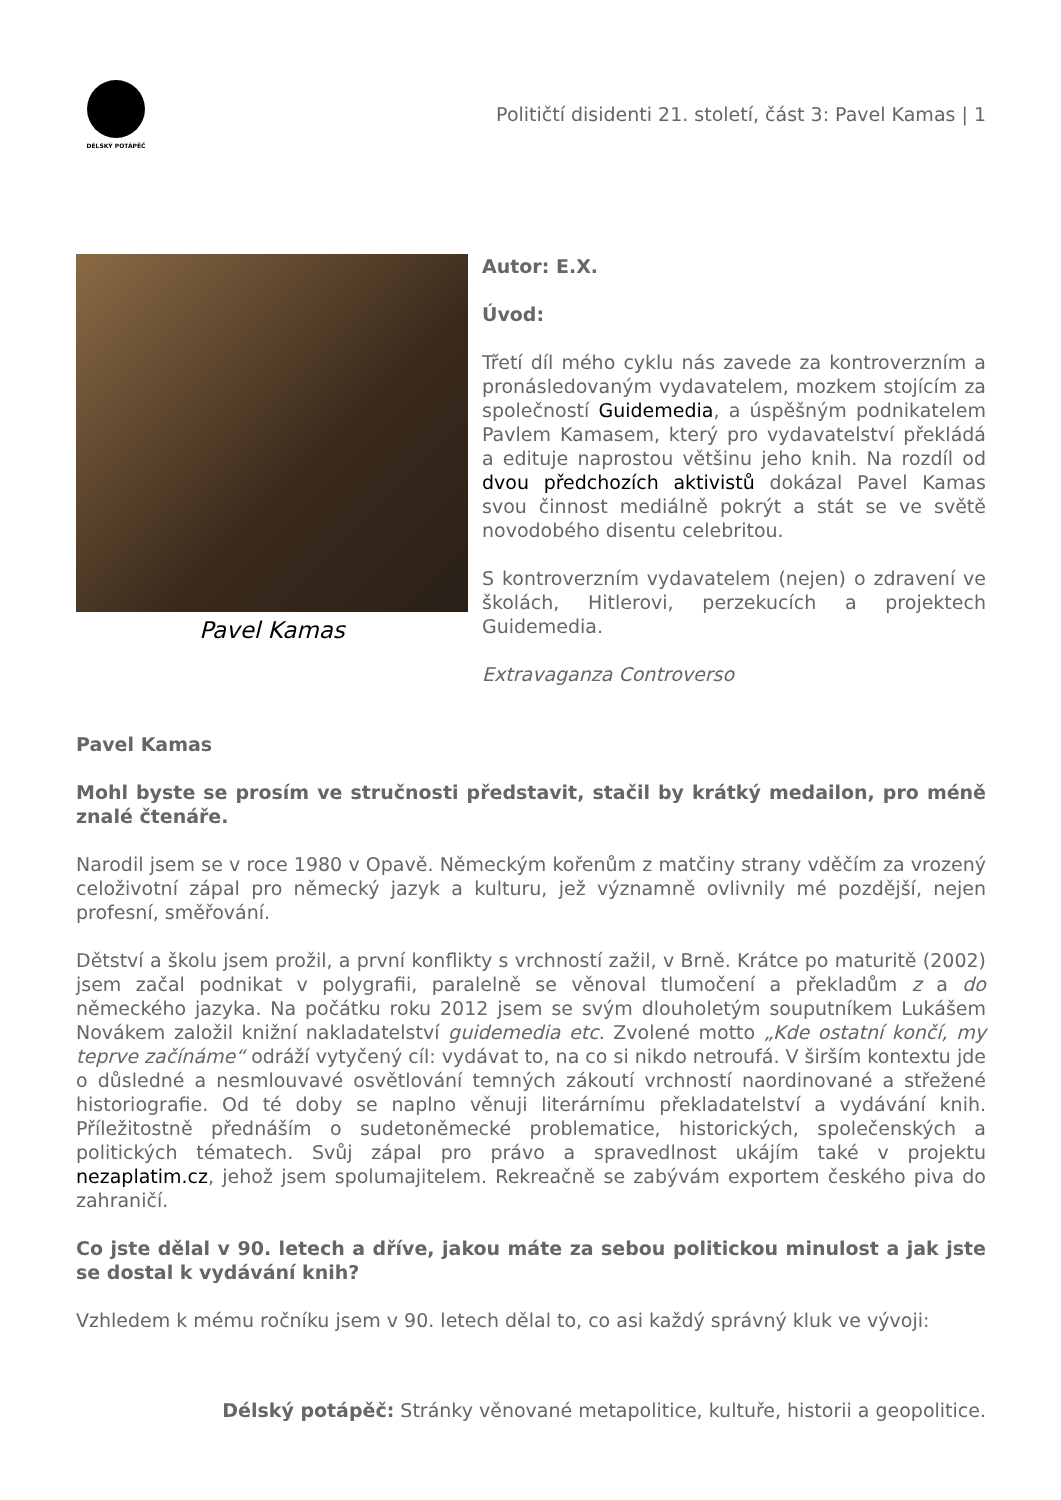DÉLSKÝ POTÁPĚČ
Političtí disidenti 21. století, část 3: Pavel Kamas | 1
Pavel Kamas
Autor: E.X.
Úvod:
Třetí díl mého cyklu nás zavede za kontroverzním a pronásledovaným vydavatelem, mozkem stojícím za společností Guidemedia, a úspěšným podnikatelem Pavlem Kamasem, který pro vydavatelství překládá a edituje naprostou většinu jeho knih. Na rozdíl od dvou předchozích aktivistů dokázal Pavel Kamas svou činnost mediálně pokrýt a stát se ve světě novodobého disentu celebritou.
S kontroverzním vydavatelem (nejen) o zdravení ve školách, Hitlerovi, perzekucích a projektech Guidemedia.
Extravaganza Controverso
Pavel Kamas
Mohl byste se prosím ve stručnosti představit, stačil by krátký medailon, pro méně znalé čtenáře.
Narodil jsem se v roce 1980 v Opavě. Německým kořenům z matčiny strany vděčím za vrozený celoživotní zápal pro německý jazyk a kulturu, jež významně ovlivnily mé pozdější, nejen profesní, směřování.
Dětství a školu jsem prožil, a první konflikty s vrchností zažil, v Brně. Krátce po maturitě (2002) jsem začal podnikat v polygrafii, paralelně se věnoval tlumočení a překladům z a do německého jazyka. Na počátku roku 2012 jsem se svým dlouholetým souputníkem Lukášem Novákem založil knižní nakladatelství guidemedia etc. Zvolené motto „Kde ostatní končí, my teprve začínáme“ odráží vytyčený cíl: vydávat to, na co si nikdo netroufá. V širším kontextu jde o důsledné a nesmlouvavé osvětlování temných zákoutí vrchností naordinované a střežené historiografie. Od té doby se naplno věnuji literárnímu překladatelství a vydávání knih. Příležitostně přednáším o sudetoněmecké problematice, historických, společenských a politických tématech. Svůj zápal pro právo a spravedlnost ukájím také v projektu nezaplatim.cz, jehož jsem spolumajitelem. Rekreačně se zabývám exportem českého piva do zahraničí.
Co jste dělal v 90. letech a dříve, jakou máte za sebou politickou minulost a jak jste se dostal k vydávání knih?
Vzhledem k mému ročníku jsem v 90. letech dělal to, co asi každý správný kluk ve vývoji:
Délský potápěč: Stránky věnované metapolitice, kultuře, historii a geopolitice.